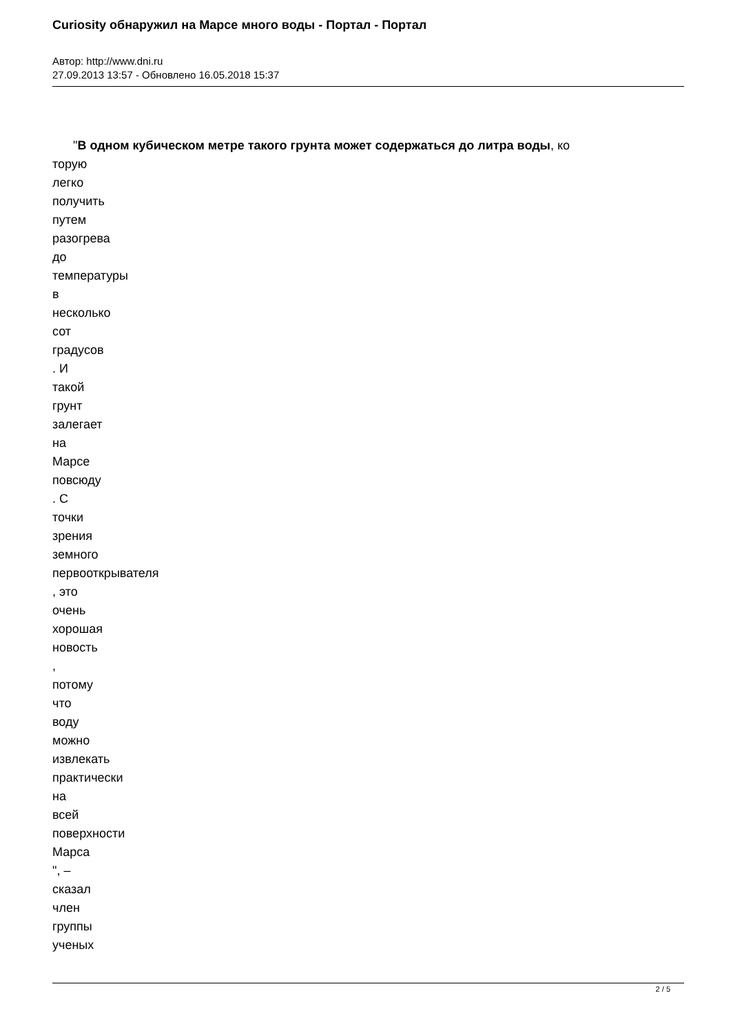Curiosity обнаружил на Марсе много воды - Портал - Портал
Автор: http://www.dni.ru
27.09.2013 13:57 - Обновлено 16.05.2018 15:37
"В одном кубическом метре такого грунта может содержаться до литра воды, ко
торую
легко
получить
путем
разогрева
до
температуры
в
несколько
сот
градусов
. И
такой
грунт
залегает
на
Марсе
повсюду
. С
точки
зрения
земного
первооткрывателя
, это
очень
хорошая
новость
,
потому
что
воду
можно
извлекать
практически
на
всей
поверхности
Марса
", –
сказал
член
группы
ученых
2 / 5